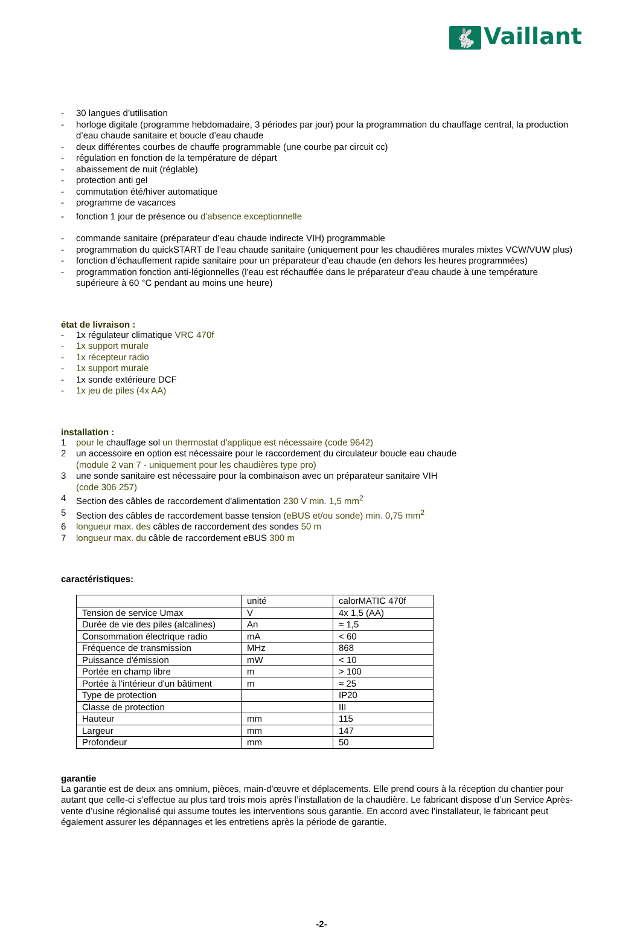🐇 Vaillant
- 30 langues d’utilisation
- horloge digitale (programme hebdomadaire, 3 périodes par jour) pour la programmation du chauffage central, la production d’eau chaude sanitaire et boucle d’eau chaude
- deux différentes courbes de chauffe programmable (une courbe par circuit cc)
- régulation en fonction de la température de départ
- abaissement de nuit (réglable)
- protection anti gel
- commutation été/hiver automatique
- programme de vacances
- fonction 1 jour de présence ou d'absence exceptionnelle
- commande sanitaire (préparateur d’eau chaude indirecte VIH) programmable
- programmation du quickSTART de l’eau chaude sanitaire (uniquement pour les chaudières murales mixtes VCW/VUW plus)
- fonction d’échauffement rapide sanitaire pour un préparateur d’eau chaude (en dehors les heures programmées)
- programmation fonction anti-légionnelles (l'eau est réchauffée dans le préparateur d’eau chaude à une température supérieure à 60 °C pendant au moins une heure)
état de livraison :
- 1x régulateur climatique VRC 470f
- 1x support murale
- 1x récepteur radio
- 1x support murale
- 1x sonde extérieure DCF
- 1x jeu de piles (4x AA)
installation :
1 pour le chauffage sol un thermostat d'applique est nécessaire (code 9642)
2 un accessoire en option est nécessaire pour le raccordement du circulateur boucle eau chaude
(module 2 van 7 - uniquement pour les chaudières type pro)
3 une sonde sanitaire est nécessaire pour la combinaison avec un préparateur sanitaire VIH
(code 306 257)
4 Section des câbles de raccordement d'alimentation 230 V min. 1,5 mm<sup>2</sup>
5 Section des câbles de raccordement basse tension (eBUS et/ou sonde) min. 0,75 mm<sup>2</sup>
6 longueur max. des câbles de raccordement des sondes 50 m
7 longueur max. du câble de raccordement eBUS 300 m
caractéristiques:
| | unité | calorMATIC 470f |
| Tension de service Umax | V | 4x 1,5 (AA) |
| Durée de vie des piles (alcalines) | An | ≈ 1,5 |
| Consommation électrique radio | mA | < 60 |
| Fréquence de transmission | MHz | 868 |
| Puissance d'émission | mW | < 10 |
| Portée en champ libre | m | > 100 |
| Portée à l'intérieur d'un bâtiment | m | ≈ 25 |
| Type de protection | | IP20 |
| Classe de protection | | III |
| Hauteur | mm | 115 |
| Largeur | mm | 147 |
| Profondeur | mm | 50 |
garantie
La garantie est de deux ans omnium, pièces, main-d'œuvre et déplacements. Elle prend cours à la réception du chantier pour autant que celle-ci s’effectue au plus tard trois mois après l’installation de la chaudière. Le fabricant dispose d’un Service Après-vente d’usine régionalisé qui assume toutes les interventions sous garantie. En accord avec l’installateur, le fabricant peut également assurer les dépannages et les entretiens après la période de garantie.
-2-